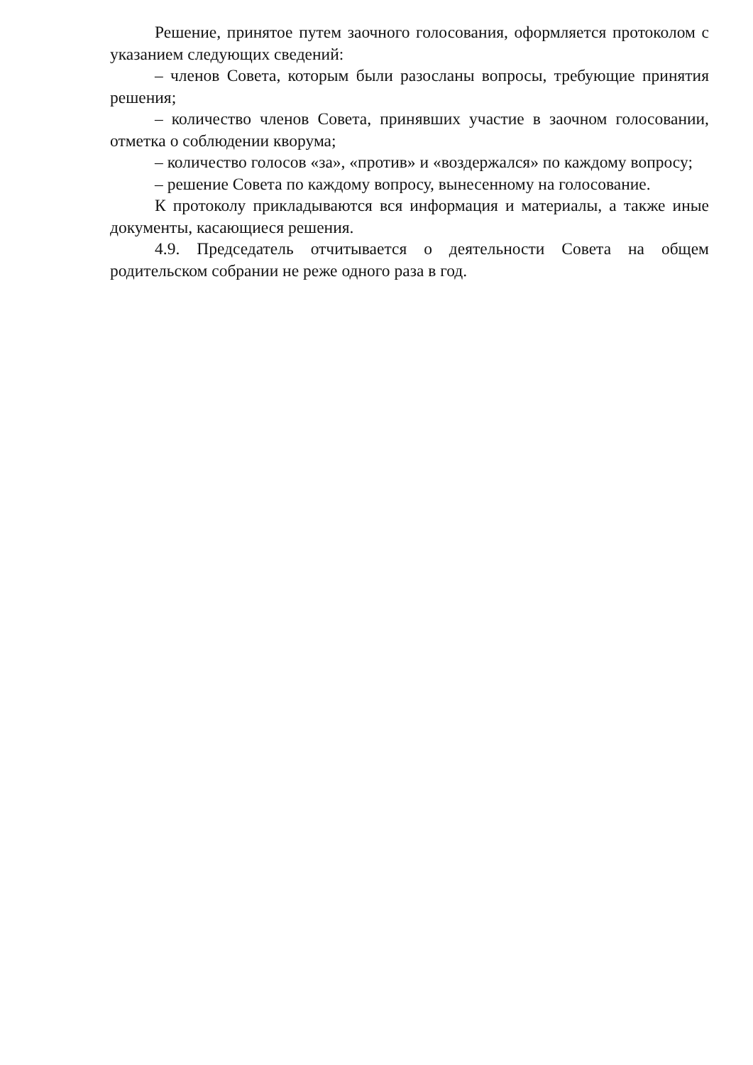Решение, принятое путем заочного голосования, оформляется протоколом с указанием следующих сведений:
– членов Совета, которым были разосланы вопросы, требующие принятия решения;
– количество членов Совета, принявших участие в заочном голосовании, отметка о соблюдении кворума;
– количество голосов «за», «против» и «воздержался» по каждому вопросу;
– решение Совета по каждому вопросу, вынесенному на голосование.
К протоколу прикладываются вся информация и материалы, а также иные документы, касающиеся решения.
4.9. Председатель отчитывается о деятельности Совета на общем родительском собрании не реже одного раза в год.